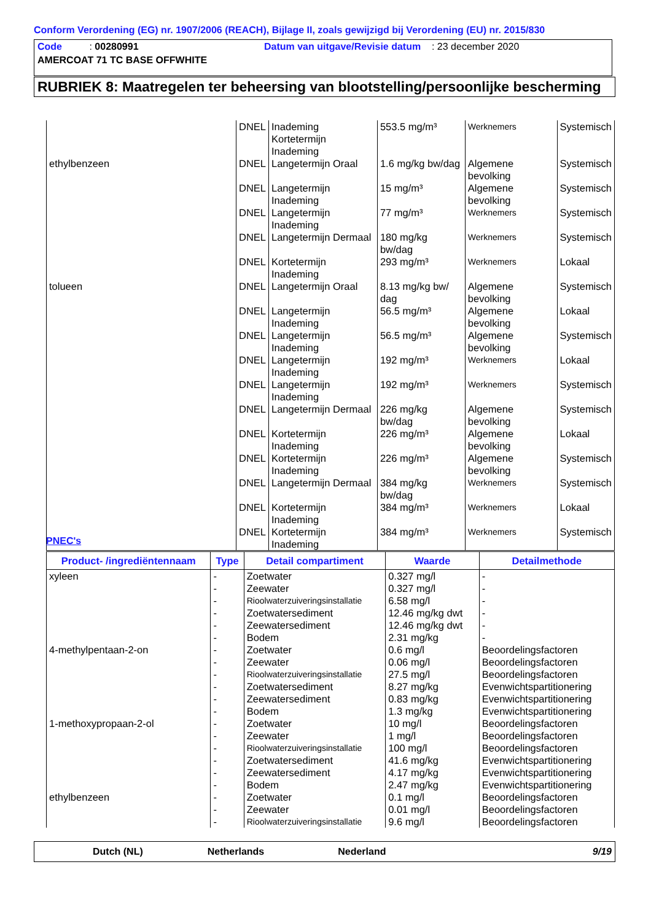Conform Verordening (EG) nr. 1907/2006 (REACH), Bijlage II, zoals gewijzigd bij Verordening (EU) nr. 2015/830
Code : 00280991 Datum van uitgave/Revisie datum : 23 december 2020
AMERCOAT 71 TC BASE OFFWHITE
RUBRIEK 8: Maatregelen ter beheersing van blootstelling/persoonlijke bescherming
| | DNEL | Inademing Kortetermijn Inademing | 553.5 mg/m³ | Werknemers | Systemisch |
| ethylbenzeen | DNEL | Langetermijn Oraal | 1.6 mg/kg bw/dag | Algemene bevolking | Systemisch |
| | DNEL | Langetermijn Inademing | 15 mg/m³ | Algemene bevolking | Systemisch |
| | DNEL | Langetermijn Inademing | 77 mg/m³ | Werknemers | Systemisch |
| | DNEL | Langetermijn Dermaal | 180 mg/kg bw/dag | Werknemers | Systemisch |
| | DNEL | Kortetermijn Inademing | 293 mg/m³ | Werknemers | Lokaal |
| tolueen | DNEL | Langetermijn Oraal | 8.13 mg/kg bw/ dag | Algemene bevolking | Systemisch |
| | DNEL | Langetermijn Inademing | 56.5 mg/m³ | Algemene bevolking | Lokaal |
| | DNEL | Langetermijn Inademing | 56.5 mg/m³ | Algemene bevolking | Systemisch |
| | DNEL | Langetermijn Inademing | 192 mg/m³ | Werknemers | Lokaal |
| | DNEL | Langetermijn Inademing | 192 mg/m³ | Werknemers | Systemisch |
| | DNEL | Langetermijn Dermaal | 226 mg/kg bw/dag | Algemene bevolking | Systemisch |
| | DNEL | Kortetermijn Inademing | 226 mg/m³ | Algemene bevolking | Lokaal |
| | DNEL | Kortetermijn Inademing | 226 mg/m³ | Algemene bevolking | Systemisch |
| | DNEL | Langetermijn Dermaal | 384 mg/kg bw/dag | Werknemers | Systemisch |
| | DNEL | Kortetermijn Inademing | 384 mg/m³ | Werknemers | Lokaal |
| | DNEL | Kortetermijn Inademing | 384 mg/m³ | Werknemers | Systemisch |
PNEC's
| Product- /ingrediëntennaam | Type | Detail compartiment | Waarde | Detailmethode |
| --- | --- | --- | --- | --- |
| xyleen | - | Zoetwater | 0.327 mg/l | - |
| | - | Zeewater | 0.327 mg/l | - |
| | - | Rioolwaterzuiveringsinstallatie | 6.58 mg/l | - |
| | - | Zoetwatersediment | 12.46 mg/kg dwt | - |
| | - | Zeewatersediment | 12.46 mg/kg dwt | - |
| | - | Bodem | 2.31 mg/kg | - |
| 4-methylpentaan-2-on | - | Zoetwater | 0.6 mg/l | Beoordelingsfactoren |
| | - | Zeewater | 0.06 mg/l | Beoordelingsfactoren |
| | - | Rioolwaterzuiveringsinstallatie | 27.5 mg/l | Beoordelingsfactoren |
| | - | Zoetwatersediment | 8.27 mg/kg | Evenwichtspartitionering |
| | - | Zeewatersediment | 0.83 mg/kg | Evenwichtspartitionering |
| | - | Bodem | 1.3 mg/kg | Evenwichtspartitionering |
| 1-methoxypropaan-2-ol | - | Zoetwater | 10 mg/l | Beoordelingsfactoren |
| | - | Zeewater | 1 mg/l | Beoordelingsfactoren |
| | - | Rioolwaterzuiveringsinstallatie | 100 mg/l | Beoordelingsfactoren |
| | - | Zoetwatersediment | 41.6 mg/kg | Evenwichtspartitionering |
| | - | Zeewatersediment | 4.17 mg/kg | Evenwichtspartitionering |
| | - | Bodem | 2.47 mg/kg | Evenwichtspartitionering |
| ethylbenzeen | - | Zoetwater | 0.1 mg/l | Beoordelingsfactoren |
| | - | Zeewater | 0.01 mg/l | Beoordelingsfactoren |
| | - | Rioolwaterzuiveringsinstallatie | 9.6 mg/l | Beoordelingsfactoren |
Dutch (NL) Netherlands Nederland 9/19